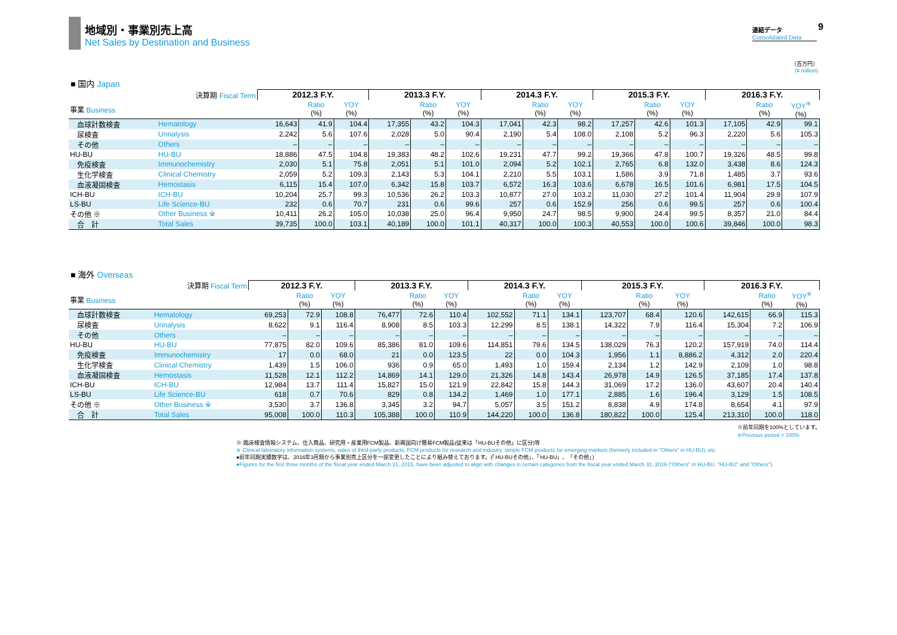地域別・事業別売上高
Net Sales by Destination and Business
連結データ
Consolidated Data
9
（百万円）
(¥ million)
■ 国内 Japan
| 決算期 Fiscal Term | | 2012.3 F.Y. | | | 2013.3 F.Y. | | | 2014.3 F.Y. | | | 2015.3 F.Y. | | | 2016.3 F.Y. | | |
| --- | --- | --- | --- | --- | --- | --- | --- | --- | --- | --- | --- | --- | --- | --- | --- | --- |
| 事業 Business | | | Ratio (%) | YOY (%) | | Ratio (%) | YOY (%) | | Ratio (%) | YOY (%) | | Ratio (%) | YOY (%) | | Ratio (%) | YOY<sup>※</sup> (%) |
| 血球計数検査 | Hematology | 16,643 | 41.9 | 104.4 | 17,355 | 43.2 | 104.3 | 17,041 | 42.3 | 98.2 | 17,257 | 42.6 | 101.3 | 17,105 | 42.9 | 99.1 |
| 尿検査 | Urinalysis | 2,242 | 5.6 | 107.6 | 2,028 | 5.0 | 90.4 | 2,190 | 5.4 | 108.0 | 2,108 | 5.2 | 96.3 | 2,220 | 5.6 | 105.3 |
| その他 | Others | – | – | – | – | – | – | – | – | – | – | – | – | – | – | – |
| HU-BU | HU-BU | 18,886 | 47.5 | 104.8 | 19,383 | 48.2 | 102.6 | 19,231 | 47.7 | 99.2 | 19,366 | 47.8 | 100.7 | 19,326 | 48.5 | 99.8 |
| 免疫検査 | Immunochemistry | 2,030 | 5.1 | 75.8 | 2,051 | 5.1 | 101.0 | 2,094 | 5.2 | 102.1 | 2,765 | 6.8 | 132.0 | 3,438 | 8.6 | 124.3 |
| 生化学検査 | Clinical Chemistry | 2,059 | 5.2 | 109.3 | 2,143 | 5.3 | 104.1 | 2,210 | 5.5 | 103.1 | 1,586 | 3.9 | 71.8 | 1,485 | 3.7 | 93.6 |
| 血液凝固検査 | Hemostasis | 6,115 | 15.4 | 107.0 | 6,342 | 15.8 | 103.7 | 6,572 | 16.3 | 103.6 | 6,678 | 16.5 | 101.6 | 6,981 | 17.5 | 104.5 |
| ICH-BU | ICH-BU | 10,204 | 25.7 | 99.3 | 10,536 | 26.2 | 103.3 | 10,877 | 27.0 | 103.2 | 11,030 | 27.2 | 101.4 | 11,904 | 29.9 | 107.9 |
| LS-BU | Life Science-BU | 232 | 0.6 | 70.7 | 231 | 0.6 | 99.6 | 257 | 0.6 | 152.9 | 256 | 0.6 | 99.5 | 257 | 0.6 | 100.4 |
| その他 ※ | Other Business ※ | 10,411 | 26.2 | 105.0 | 10,038 | 25.0 | 96.4 | 9,950 | 24.7 | 98.5 | 9,900 | 24.4 | 99.5 | 8,357 | 21.0 | 84.4 |
| 合 計 | Total Sales | 39,735 | 100.0 | 103.1 | 40,189 | 100.0 | 101.1 | 40,317 | 100.0 | 100.3 | 40,553 | 100.0 | 100.6 | 39,846 | 100.0 | 98.3 |
■ 海外 Overseas
| 決算期 Fiscal Term | | 2012.3 F.Y. | | | 2013.3 F.Y. | | | 2014.3 F.Y. | | | 2015.3 F.Y. | | | 2016.3 F.Y. | | |
| --- | --- | --- | --- | --- | --- | --- | --- | --- | --- | --- | --- | --- | --- | --- | --- | --- |
| 事業 Business | | | Ratio (%) | YOY (%) | | Ratio (%) | YOY (%) | | Ratio (%) | YOY (%) | | Ratio (%) | YOY (%) | | Ratio (%) | YOY<sup>※</sup> (%) |
| 血球計数検査 | Hematology | 69,253 | 72.9 | 108.8 | 76,477 | 72.6 | 110.4 | 102,552 | 71.1 | 134.1 | 123,707 | 68.4 | 120.6 | 142,615 | 66.9 | 115.3 |
| 尿検査 | Urinalysis | 8,622 | 9.1 | 116.4 | 8,908 | 8.5 | 103.3 | 12,299 | 8.5 | 138.1 | 14,322 | 7.9 | 116.4 | 15,304 | 7.2 | 106.9 |
| その他 | Others | – | – | – | – | – | – | – | – | – | – | – | – | – | – | – |
| HU-BU | HU-BU | 77,875 | 82.0 | 109.6 | 85,386 | 81.0 | 109.6 | 114,851 | 79.6 | 134.5 | 138,029 | 76.3 | 120.2 | 157,919 | 74.0 | 114.4 |
| 免疫検査 | Immunochemistry | 17 | 0.0 | 68.0 | 21 | 0.0 | 123.5 | 22 | 0.0 | 104.3 | 1,956 | 1.1 | 8,886.2 | 4,312 | 2.0 | 220.4 |
| 生化学検査 | Clinical Chemistry | 1,439 | 1.5 | 106.0 | 936 | 0.9 | 65.0 | 1,493 | 1.0 | 159.4 | 2,134 | 1.2 | 142.9 | 2,109 | 1.0 | 98.8 |
| 血液凝固検査 | Hemostasis | 11,528 | 12.1 | 112.2 | 14,869 | 14.1 | 129.0 | 21,326 | 14.8 | 143.4 | 26,978 | 14.9 | 126.5 | 37,185 | 17.4 | 137.8 |
| ICH-BU | ICH-BU | 12,984 | 13.7 | 111.4 | 15,827 | 15.0 | 121.9 | 22,842 | 15.8 | 144.3 | 31,069 | 17.2 | 136.0 | 43,607 | 20.4 | 140.4 |
| LS-BU | Life Science-BU | 618 | 0.7 | 70.6 | 829 | 0.8 | 134.2 | 1,469 | 1.0 | 177.1 | 2,885 | 1.6 | 196.4 | 3,129 | 1.5 | 108.5 |
| その他 ※ | Other Business ※ | 3,530 | 3.7 | 136.8 | 3,345 | 3.2 | 94.7 | 5,057 | 3.5 | 151.2 | 8,838 | 4.9 | 174.8 | 8,654 | 4.1 | 97.9 |
| 合 計 | Total Sales | 95,008 | 100.0 | 110.3 | 105,388 | 100.0 | 110.9 | 144,220 | 100.0 | 136.8 | 180,822 | 100.0 | 125.4 | 213,310 | 100.0 | 118.0 |
※前年同期を100%としています。
※Previous period = 100%
※ 臨床検査情報システム、仕入商品、研究用・産業用FCM製品、新興国向け簡易FCM製品(従来は「HU-BUその他」に区分)等
※ Clinical laboratory information systems, sales of third-party products, FCM products for research and industry, simple FCM products for emerging markets (formerly included in "Others" in HU-BU), etc.
●前年同期実績数字は、2016年3月期から事業別売上区分を一部変更したことにより組み替えております。(「HU-BUその他」、「HU-BU」、「その他」)
●Figures for the first three months of the fiscal year ended March 31, 2015, have been adjusted to align with changes in certain categories from the fiscal year ended March 31, 2016 ("Others" in HU-BU, "HU-BU" and "Others").